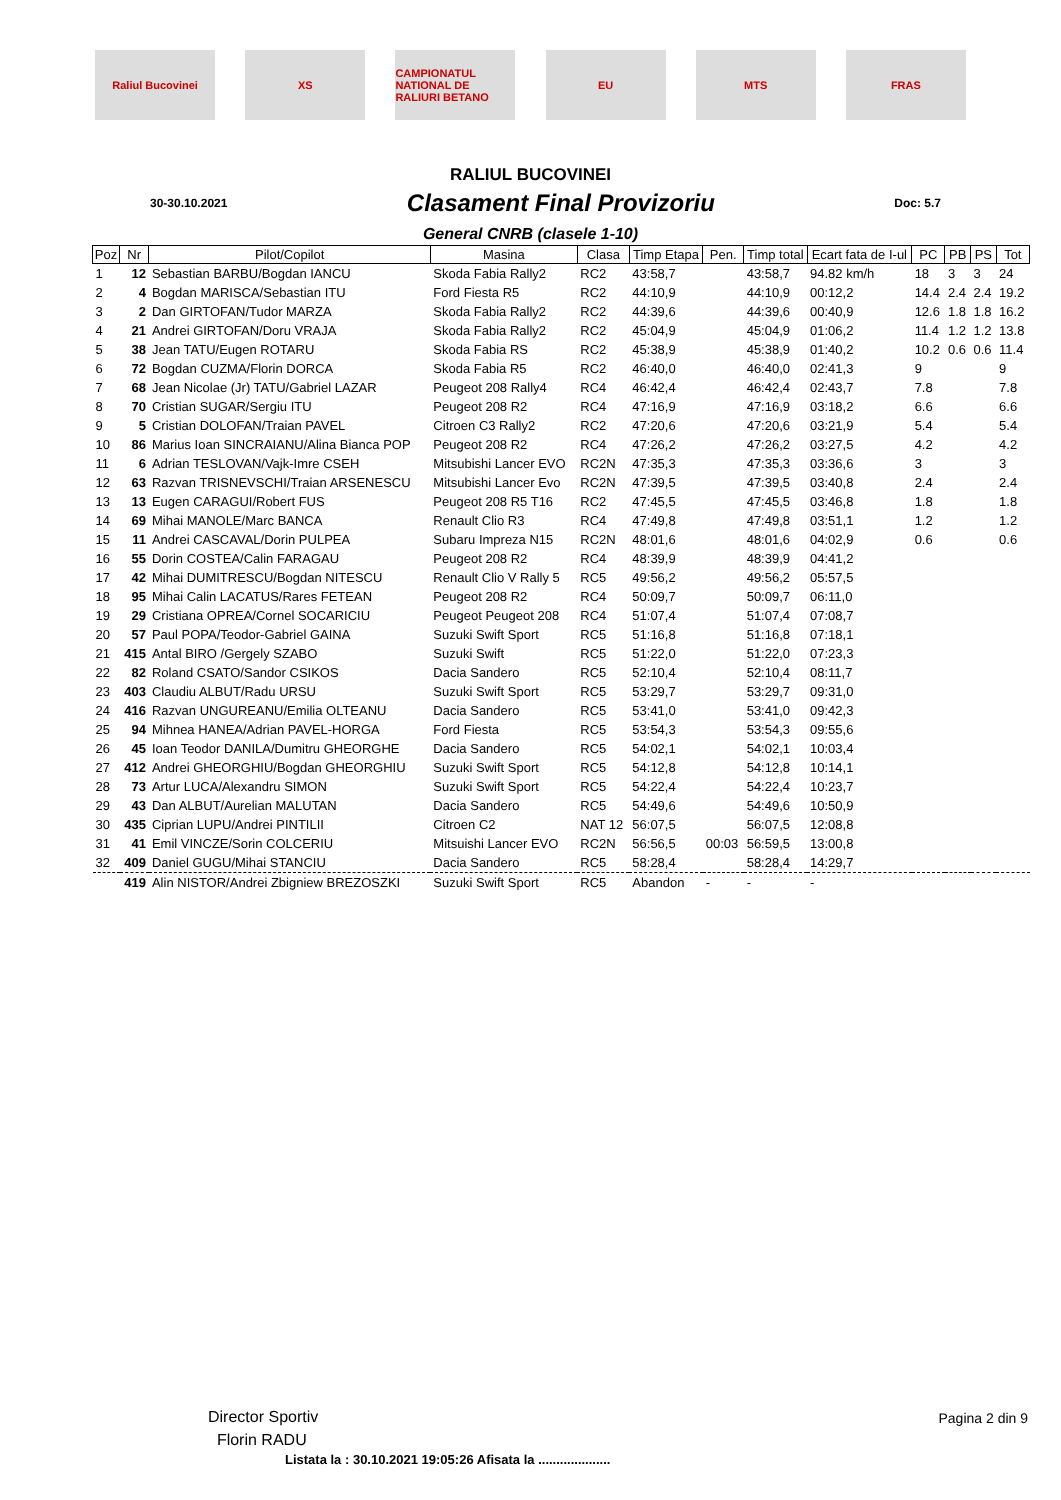Raliul Bucovinei XS
CAMPIONATUL NATIONAL DE RALIURI BETANO
EU MTS FRAS
RALIUL BUCOVINEI
30-30.10.2021 Clasament Final Provizoriu Doc: 5.7
General CNRB (clasele 1-10)
| Poz | Nr | Pilot/Copilot | Masina | Clasa | Timp Etapa | Pen. | Timp total | Ecart fata de I-ul | PC | PB | PS | Tot |
| --- | --- | --- | --- | --- | --- | --- | --- | --- | --- | --- | --- | --- |
| 1 | 12 | Sebastian BARBU/Bogdan IANCU | Skoda Fabia Rally2 | RC2 | 43:58,7 | | 43:58,7 | 94.82 km/h | 18 | 3 | 3 | 24 |
| 2 | 4 | Bogdan MARISCA/Sebastian ITU | Ford Fiesta R5 | RC2 | 44:10,9 | | 44:10,9 | 00:12,2 | 14.4 | 2.4 | 2.4 | 19.2 |
| 3 | 2 | Dan GIRTOFAN/Tudor MARZA | Skoda Fabia Rally2 | RC2 | 44:39,6 | | 44:39,6 | 00:40,9 | 12.6 | 1.8 | 1.8 | 16.2 |
| 4 | 21 | Andrei GIRTOFAN/Doru VRAJA | Skoda Fabia Rally2 | RC2 | 45:04,9 | | 45:04,9 | 01:06,2 | 11.4 | 1.2 | 1.2 | 13.8 |
| 5 | 38 | Jean TATU/Eugen ROTARU | Skoda Fabia RS | RC2 | 45:38,9 | | 45:38,9 | 01:40,2 | 10.2 | 0.6 | 0.6 | 11.4 |
| 6 | 72 | Bogdan CUZMA/Florin DORCA | Skoda Fabia R5 | RC2 | 46:40,0 | | 46:40,0 | 02:41,3 | 9 | | | 9 |
| 7 | 68 | Jean Nicolae (Jr) TATU/Gabriel LAZAR | Peugeot 208 Rally4 | RC4 | 46:42,4 | | 46:42,4 | 02:43,7 | 7.8 | | | 7.8 |
| 8 | 70 | Cristian SUGAR/Sergiu ITU | Peugeot 208 R2 | RC4 | 47:16,9 | | 47:16,9 | 03:18,2 | 6.6 | | | 6.6 |
| 9 | 5 | Cristian DOLOFAN/Traian PAVEL | Citroen C3 Rally2 | RC2 | 47:20,6 | | 47:20,6 | 03:21,9 | 5.4 | | | 5.4 |
| 10 | 86 | Marius Ioan SINCRAIANU/Alina Bianca POP | Peugeot 208 R2 | RC4 | 47:26,2 | | 47:26,2 | 03:27,5 | 4.2 | | | 4.2 |
| 11 | 6 | Adrian TESLOVAN/Vajk-Imre CSEH | Mitsubishi Lancer EVO | RC2N | 47:35,3 | | 47:35,3 | 03:36,6 | 3 | | | 3 |
| 12 | 63 | Razvan TRISNEVSCHI/Traian ARSENESCU | Mitsubishi Lancer Evo | RC2N | 47:39,5 | | 47:39,5 | 03:40,8 | 2.4 | | | 2.4 |
| 13 | 13 | Eugen CARAGUI/Robert FUS | Peugeot 208 R5 T16 | RC2 | 47:45,5 | | 47:45,5 | 03:46,8 | 1.8 | | | 1.8 |
| 14 | 69 | Mihai MANOLE/Marc BANCA | Renault Clio R3 | RC4 | 47:49,8 | | 47:49,8 | 03:51,1 | 1.2 | | | 1.2 |
| 15 | 11 | Andrei CASCAVAL/Dorin PULPEA | Subaru Impreza N15 | RC2N | 48:01,6 | | 48:01,6 | 04:02,9 | 0.6 | | | 0.6 |
| 16 | 55 | Dorin COSTEA/Calin FARAGAU | Peugeot 208 R2 | RC4 | 48:39,9 | | 48:39,9 | 04:41,2 | | | | |
| 17 | 42 | Mihai DUMITRESCU/Bogdan NITESCU | Renault Clio V Rally 5 | RC5 | 49:56,2 | | 49:56,2 | 05:57,5 | | | | |
| 18 | 95 | Mihai Calin LACATUS/Rares FETEAN | Peugeot 208 R2 | RC4 | 50:09,7 | | 50:09,7 | 06:11,0 | | | | |
| 19 | 29 | Cristiana OPREA/Cornel SOCARICIU | Peugeot Peugeot 208 | RC4 | 51:07,4 | | 51:07,4 | 07:08,7 | | | | |
| 20 | 57 | Paul POPA/Teodor-Gabriel GAINA | Suzuki Swift Sport | RC5 | 51:16,8 | | 51:16,8 | 07:18,1 | | | | |
| 21 | 415 | Antal BIRO /Gergely SZABO | Suzuki Swift | RC5 | 51:22,0 | | 51:22,0 | 07:23,3 | | | | |
| 22 | 82 | Roland CSATO/Sandor CSIKOS | Dacia Sandero | RC5 | 52:10,4 | | 52:10,4 | 08:11,7 | | | | |
| 23 | 403 | Claudiu ALBUT/Radu URSU | Suzuki Swift Sport | RC5 | 53:29,7 | | 53:29,7 | 09:31,0 | | | | |
| 24 | 416 | Razvan UNGUREANU/Emilia OLTEANU | Dacia Sandero | RC5 | 53:41,0 | | 53:41,0 | 09:42,3 | | | | |
| 25 | 94 | Mihnea HANEA/Adrian PAVEL-HORGA | Ford Fiesta | RC5 | 53:54,3 | | 53:54,3 | 09:55,6 | | | | |
| 26 | 45 | Ioan Teodor DANILA/Dumitru GHEORGHE | Dacia Sandero | RC5 | 54:02,1 | | 54:02,1 | 10:03,4 | | | | |
| 27 | 412 | Andrei GHEORGHIU/Bogdan GHEORGHIU | Suzuki Swift Sport | RC5 | 54:12,8 | | 54:12,8 | 10:14,1 | | | | |
| 28 | 73 | Artur LUCA/Alexandru SIMON | Suzuki Swift Sport | RC5 | 54:22,4 | | 54:22,4 | 10:23,7 | | | | |
| 29 | 43 | Dan ALBUT/Aurelian MALUTAN | Dacia Sandero | RC5 | 54:49,6 | | 54:49,6 | 10:50,9 | | | | |
| 30 | 435 | Ciprian LUPU/Andrei PINTILII | Citroen C2 | NAT 12 | 56:07,5 | | 56:07,5 | 12:08,8 | | | | |
| 31 | 41 | Emil VINCZE/Sorin COLCERIU | Mitsuishi Lancer EVO | RC2N | 56:56,5 | 00:03 | 56:59,5 | 13:00,8 | | | | |
| 32 | 409 | Daniel GUGU/Mihai STANCIU | Dacia Sandero | RC5 | 58:28,4 | | 58:28,4 | 14:29,7 | | | | |
| | 419 | Alin NISTOR/Andrei Zbigniew BREZOSZKI | Suzuki Swift Sport | RC5 | Abandon | - | - | - | | | | |
Director Sportiv
Florin RADU
Pagina 2 din 9
Listata la : 30.10.2021 19:05:26 Afisata la ....................